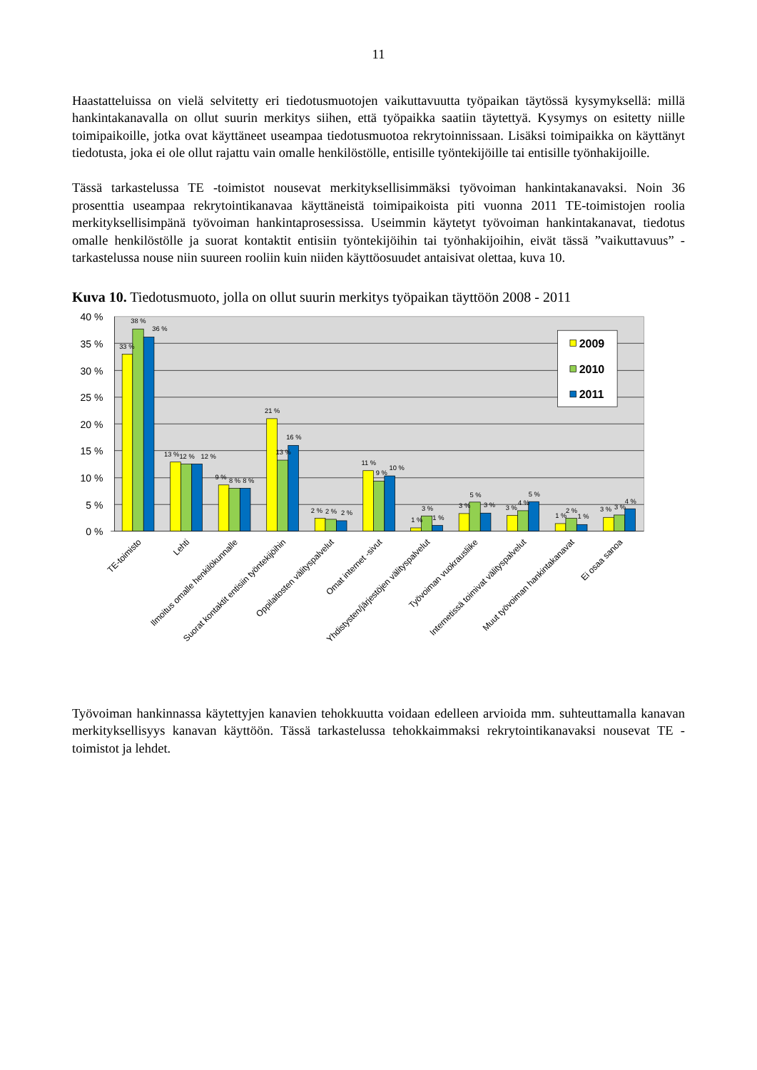11
Haastatteluissa on vielä selvitetty eri tiedotusmuotojen vaikuttavuutta työpaikan täytössä kysymyksellä: millä hankintakanavalla on ollut suurin merkitys siihen, että työpaikka saatiin täytettyä. Kysymys on esitetty niille toimipaikoille, jotka ovat käyttäneet useampaa tiedotusmuotoa rekrytoinnissaan. Lisäksi toimipaikka on käyttänyt tiedotusta, joka ei ole ollut rajattu vain omalle henkilöstölle, entisille työntekijöille tai entisille työnhakijoille.
Tässä tarkastelussa TE -toimistot nousevat merkityksellisimmäksi työvoiman hankintakanavaksi. Noin 36 prosenttia useampaa rekrytointikanavaa käyttäneistä toimipaikoista piti vuonna 2011 TE-toimistojen roolia merkityksellisimpänä työvoiman hankintaprosessissa. Useimmin käytetyt työvoiman hankintakanavat, tiedotus omalle henkilöstölle ja suorat kontaktit entisiin työntekijöihin tai työnhakijoihin, eivät tässä ”vaikuttavuus” -tarkastelussa nouse niin suureen rooliin kuin niiden käyttöosuudet antaisivat olettaa, kuva 10.
Kuva 10. Tiedotusmuoto, jolla on ollut suurin merkitys työpaikan täyttöön 2008 - 2011
40 %
35 %
30 %
25 %
20 %
15 %
10 %
5 %
0 %
33 %
38 %
36 %
13 %
12 %
12 %
9 %
8 %
8 %
21 %
13 %
16 %
2 %
2 %
2 %
11 %
9 %
10 %
1 %
3 %
1 %
3 %
5 %
3 %
3 %
4 %
5 %
1 %
2 %
1 %
3 %
3 %
4 %
2009
2010
2011
TE-toimisto
Lehti
Ilmoitus omalle henkilökunnalle
Suorat kontaktit entisiin työntekijöihin
Oppilaitosten välityspalvelut
Omat internet -sivut
Yhdistysten/järjestöjen välityspalvelut
Työvoiman vuokrausliike
Internetissä toimivat välityspalvelut
Muut työvoiman hankintakanavat
Ei osaa sanoa
Työvoiman hankinnassa käytettyjen kanavien tehokkuutta voidaan edelleen arvioida mm. suhteuttamalla kanavan merkityksellisyys kanavan käyttöön. Tässä tarkastelussa tehokkaimmaksi rekrytointikanavaksi nousevat TE -toimistot ja lehdet.